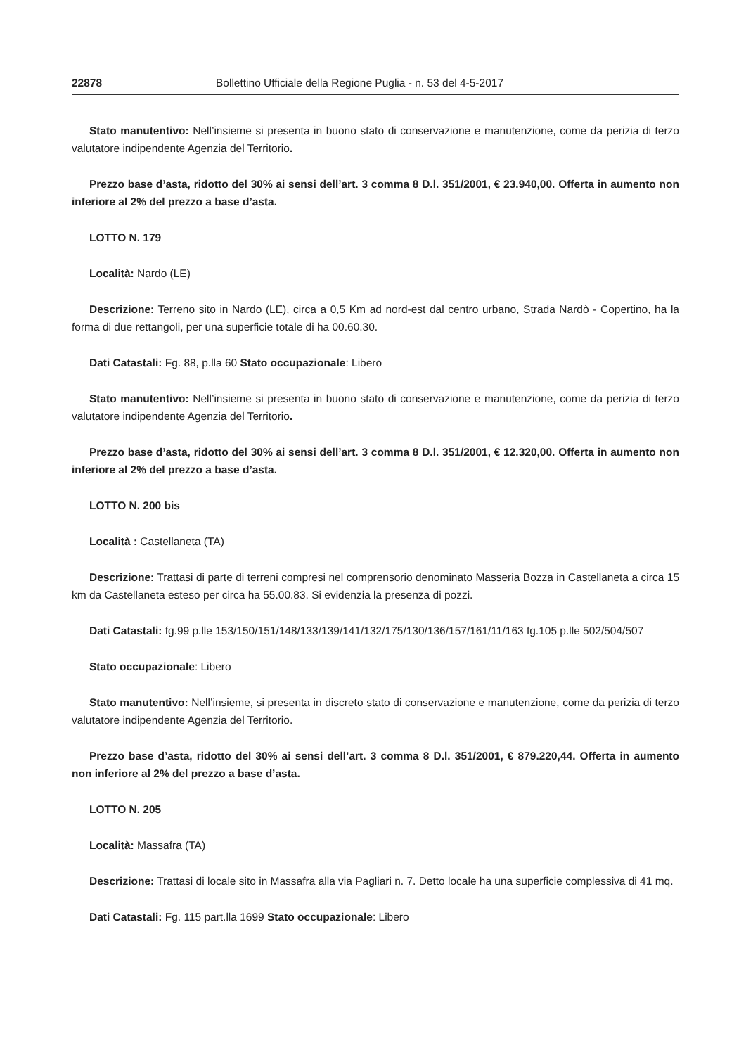22878 Bollettino Ufficiale della Regione Puglia - n. 53 del 4-5-2017
Stato manutentivo: Nell’insieme si presenta in buono stato di conservazione e manutenzione, come da perizia di terzo valutatore indipendente Agenzia del Territorio.
Prezzo base d’asta, ridotto del 30% ai sensi dell’art. 3 comma 8 D.l. 351/2001, € 23.940,00. Offerta in aumento non inferiore al 2% del prezzo a base d’asta.
LOTTO N. 179
Località: Nardo (LE)
Descrizione: Terreno sito in Nardo (LE), circa a 0,5 Km ad nord-est dal centro urbano, Strada Nardò - Copertino, ha la forma di due rettangoli, per una superficie totale di ha 00.60.30.
Dati Catastali: Fg. 88, p.lla 60 Stato occupazionale: Libero
Stato manutentivo: Nell’insieme si presenta in buono stato di conservazione e manutenzione, come da perizia di terzo valutatore indipendente Agenzia del Territorio.
Prezzo base d’asta, ridotto del 30% ai sensi dell’art. 3 comma 8 D.l. 351/2001, € 12.320,00. Offerta in aumento non inferiore al 2% del prezzo a base d’asta.
LOTTO N. 200 bis
Località : Castellaneta (TA)
Descrizione: Trattasi di parte di terreni compresi nel comprensorio denominato Masseria Bozza in Castellaneta a circa 15 km da Castellaneta esteso per circa ha 55.00.83. Si evidenzia la presenza di pozzi.
Dati Catastali: fg.99 p.lle 153/150/151/148/133/139/141/132/175/130/136/157/161/11/163 fg.105 p.lle 502/504/507
Stato occupazionale: Libero
Stato manutentivo: Nell’insieme, si presenta in discreto stato di conservazione e manutenzione, come da perizia di terzo valutatore indipendente Agenzia del Territorio.
Prezzo base d’asta, ridotto del 30% ai sensi dell’art. 3 comma 8 D.l. 351/2001, € 879.220,44. Offerta in aumento non inferiore al 2% del prezzo a base d’asta.
LOTTO N. 205
Località: Massafra (TA)
Descrizione: Trattasi di locale sito in Massafra alla via Pagliari n. 7. Detto locale ha una superficie complessiva di 41 mq.
Dati Catastali: Fg. 115 part.lla 1699 Stato occupazionale: Libero